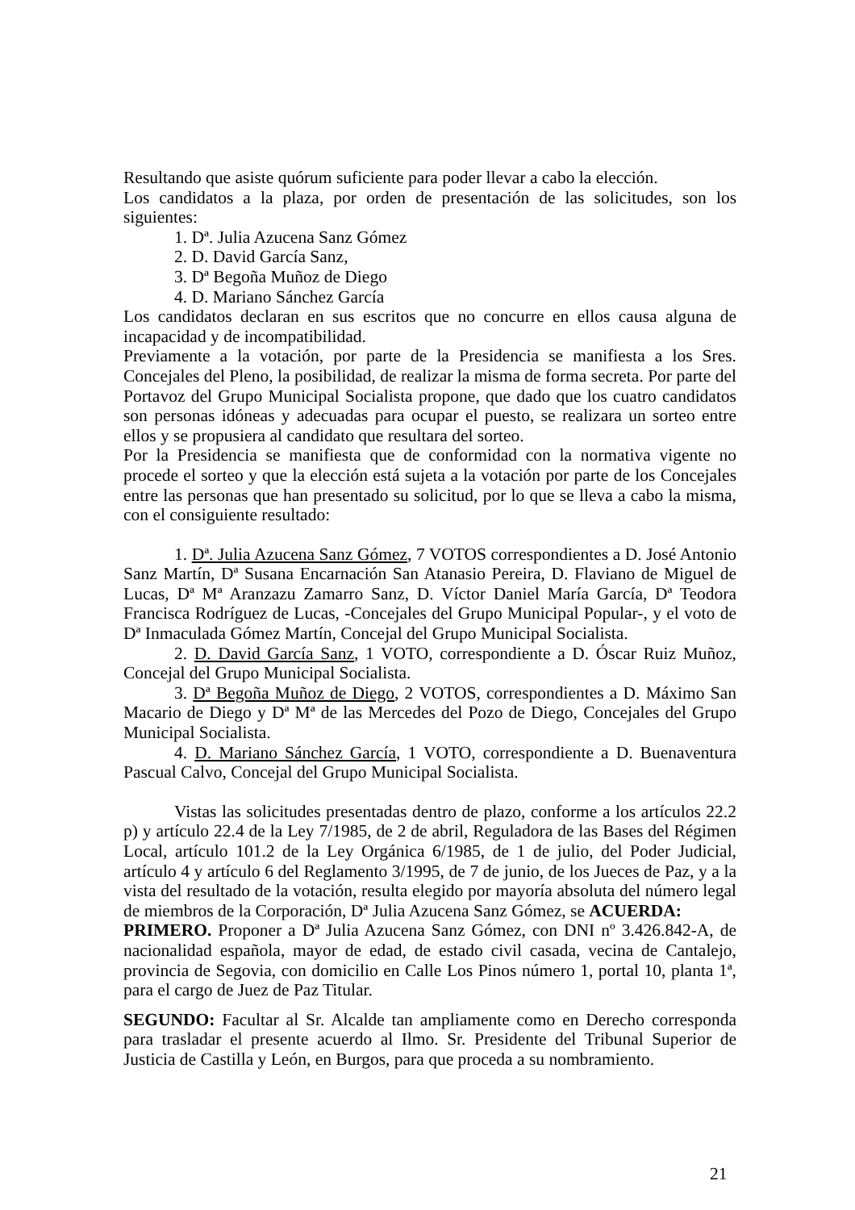Resultando que asiste quórum suficiente para poder llevar a cabo la elección.
Los candidatos a la plaza, por orden de presentación de las solicitudes, son los siguientes:
1. Dª. Julia Azucena Sanz Gómez
2. D. David García Sanz,
3. Dª Begoña Muñoz de Diego
4. D. Mariano Sánchez García
Los candidatos declaran en sus escritos que no concurre en ellos causa alguna de incapacidad y de incompatibilidad.
Previamente a la votación, por parte de la Presidencia se manifiesta a los Sres. Concejales del Pleno, la posibilidad, de realizar la misma de forma secreta. Por parte del Portavoz del Grupo Municipal Socialista propone, que dado que los cuatro candidatos son personas idóneas y adecuadas para ocupar el puesto, se realizara un sorteo entre ellos y se propusiera al candidato que resultara del sorteo.
Por la Presidencia se manifiesta que de conformidad con la normativa vigente no procede el sorteo y que la elección está sujeta a la votación por parte de los Concejales entre las personas que han presentado su solicitud, por lo que se lleva a cabo la misma, con el consiguiente resultado:
1. Dª. Julia Azucena Sanz Gómez, 7 VOTOS correspondientes a D. José Antonio Sanz Martín, Dª Susana Encarnación San Atanasio Pereira, D. Flaviano de Miguel de Lucas, Dª Mª Aranzazu Zamarro Sanz, D. Víctor Daniel María García, Dª Teodora Francisca Rodríguez de Lucas, -Concejales del Grupo Municipal Popular-, y el voto de Dª Inmaculada Gómez Martín, Concejal del Grupo Municipal Socialista.
2. D. David García Sanz, 1 VOTO, correspondiente a D. Óscar Ruiz Muñoz, Concejal del Grupo Municipal Socialista.
3. Dª Begoña Muñoz de Diego, 2 VOTOS, correspondientes a D. Máximo San Macario de Diego y Dª Mª de las Mercedes del Pozo de Diego, Concejales del Grupo Municipal Socialista.
4. D. Mariano Sánchez García, 1 VOTO, correspondiente a D. Buenaventura Pascual Calvo, Concejal del Grupo Municipal Socialista.
Vistas las solicitudes presentadas dentro de plazo, conforme a los artículos 22.2 p) y artículo 22.4 de la Ley 7/1985, de 2 de abril, Reguladora de las Bases del Régimen Local, artículo 101.2 de la Ley Orgánica 6/1985, de 1 de julio, del Poder Judicial, artículo 4 y artículo 6 del Reglamento 3/1995, de 7 de junio, de los Jueces de Paz, y a la vista del resultado de la votación, resulta elegido por mayoría absoluta del número legal de miembros de la Corporación, Dª Julia Azucena Sanz Gómez, se ACUERDA:
PRIMERO. Proponer a Dª Julia Azucena Sanz Gómez, con DNI nº 3.426.842-A, de nacionalidad española, mayor de edad, de estado civil casada, vecina de Cantalejo, provincia de Segovia, con domicilio en Calle Los Pinos número 1, portal 10, planta 1ª, para el cargo de Juez de Paz Titular.
SEGUNDO: Facultar al Sr. Alcalde tan ampliamente como en Derecho corresponda para trasladar el presente acuerdo al Ilmo. Sr. Presidente del Tribunal Superior de Justicia de Castilla y León, en Burgos, para que proceda a su nombramiento.
21